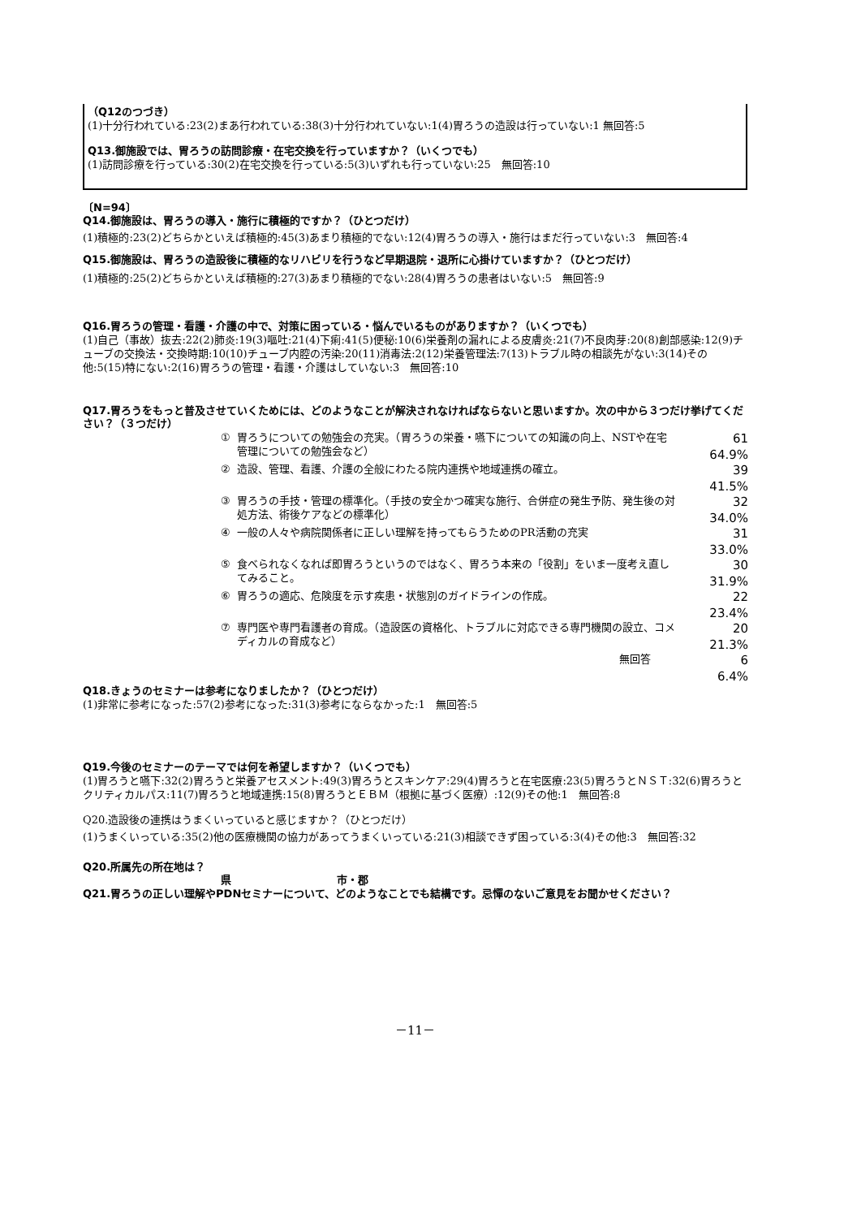（Q12のつづき）
(1)十分行われている:23(2)まあ行われている:38(3)十分行われていない:1(4)胃ろうの造設は行っていない:1 無回答:5
Q13.御施設では、胃ろうの訪問診療・在宅交換を行っていますか？（いくつでも）
(1)訪問診療を行っている:30(2)在宅交換を行っている:5(3)いずれも行っていない:25　無回答:10
〔N=94〕
Q14.御施設は、胃ろうの導入・施行に積極的ですか？（ひとつだけ）
(1)積極的:23(2)どちらかといえば積極的:45(3)あまり積極的でない:12(4)胃ろうの導入・施行はまだ行っていない:3　無回答:4
Q15.御施設は、胃ろうの造設後に積極的なリハビリを行うなど早期退院・退所に心掛けていますか？（ひとつだけ）
(1)積極的:25(2)どちらかといえば積極的:27(3)あまり積極的でない:28(4)胃ろうの患者はいない:5　無回答:9
Q16.胃ろうの管理・看護・介護の中で、対策に困っている・悩んでいるものがありますか？（いくつでも）
(1)自己（事故）抜去:22(2)肺炎:19(3)嘔吐:21(4)下痢:41(5)便秘:10(6)栄養剤の漏れによる皮膚炎:21(7)不良肉芽:20(8)創部感染:12(9)チューブの交換法・交換時期:10(10)チューブ内腔の汚染:20(11)消毒法:2(12)栄養管理法:7(13)トラブル時の相談先がない:3(14)その他:5(15)特にない:2(16)胃ろうの管理・看護・介護はしていない:3　無回答:10
Q17.胃ろうをもっと普及させていくためには、どのようなことが解決されなければならないと思いますか。次の中から３つだけ挙げてください？（３つだけ）
| ① | 胃ろうについての勉強会の充実。（胃ろうの栄養・嚥下についての知識の向上、NSTや在宅管理についての勉強会など） | 61 64.9% |
| ② | 造設、管理、看護、介護の全般にわたる院内連携や地域連携の確立。 | 39 41.5% |
| ③ | 胃ろうの手技・管理の標準化。（手技の安全かつ確実な施行、合併症の発生予防、発生後の対処方法、術後ケアなどの標準化） | 32 34.0% |
| ④ | 一般の人々や病院関係者に正しい理解を持ってもらうためのPR活動の充実 | 31 33.0% |
| ⑤ | 食べられなくなれば即胃ろうというのではなく、胃ろう本来の「役割」をいま一度考え直してみること。 | 30 31.9% |
| ⑥ | 胃ろうの適応、危険度を示す疾患・状態別のガイドラインの作成。 | 22 23.4% |
| ⑦ | 専門医や専門看護者の育成。（造設医の資格化、トラブルに対応できる専門機関の設立、コメディカルの育成など） | 20 21.3% |
| | 無回答 | 6 6.4% |
Q18.きょうのセミナーは参考になりましたか？（ひとつだけ）
(1)非常に参考になった:57(2)参考になった:31(3)参考にならなかった:1　無回答:5
Q19.今後のセミナーのテーマでは何を希望しますか？（いくつでも）
(1)胃ろうと嚥下:32(2)胃ろうと栄養アセスメント:49(3)胃ろうとスキンケア:29(4)胃ろうと在宅医療:23(5)胃ろうとＮＳＴ:32(6)胃ろうとクリティカルパス:11(7)胃ろうと地域連携:15(8)胃ろうとＥＢＭ（根拠に基づく医療）:12(9)その他:1　無回答:8
Q20.造設後の連携はうまくいっていると感じますか？（ひとつだけ）
(1)うまくいっている:35(2)他の医療機関の協力があってうまくいっている:21(3)相談できず困っている:3(4)その他:3　無回答:32
Q20.所属先の所在地は？
県　　　　　　　　　　市・郡
Q21.胃ろうの正しい理解やPDNセミナーについて、どのようなことでも結構です。忌憚のないご意見をお聞かせください？
－11－